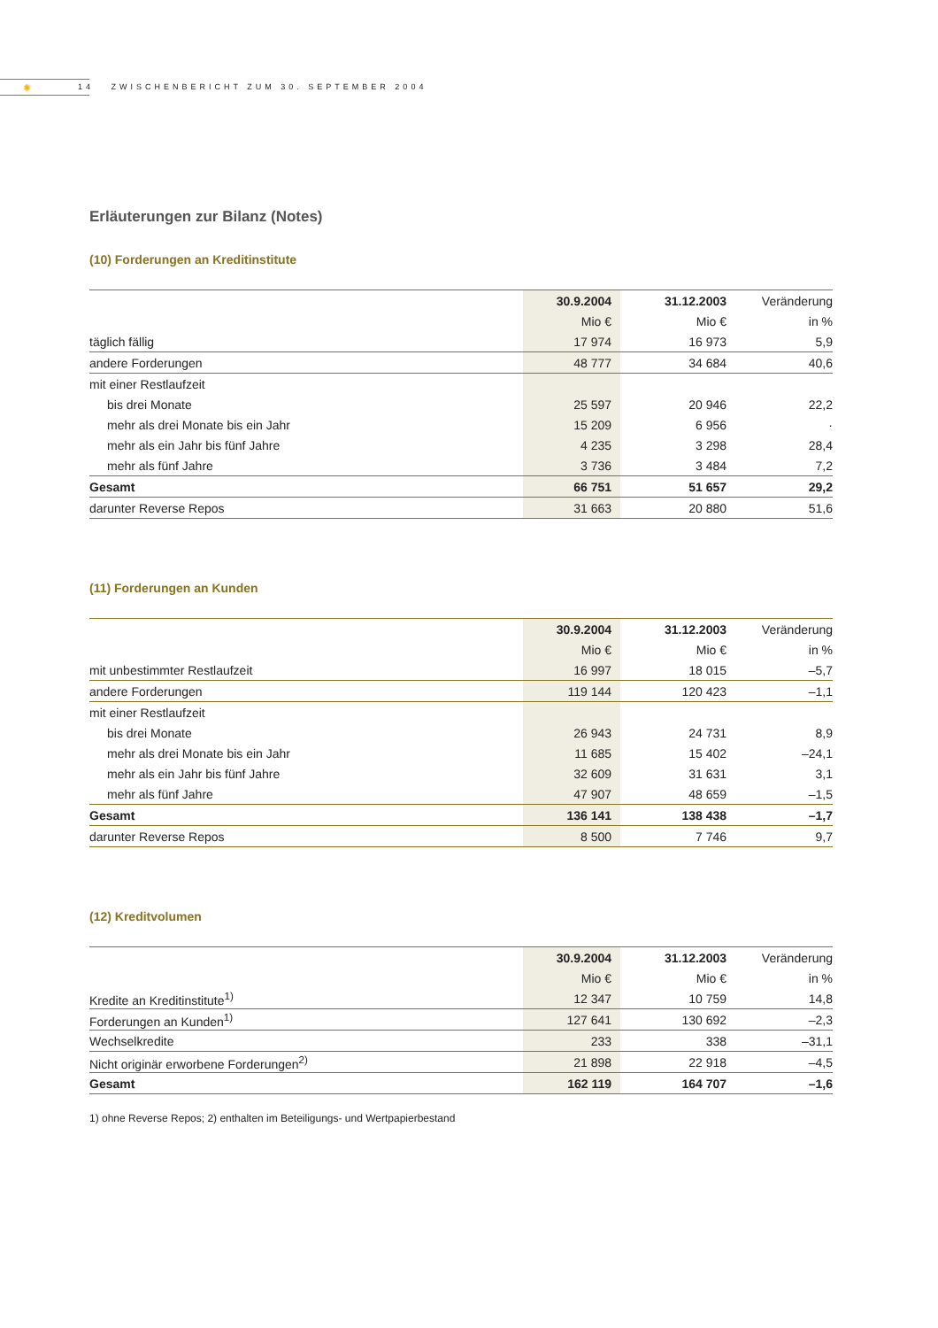✺
14 ZWISCHENBERICHT ZUM 30. SEPTEMBER 2004
Erläuterungen zur Bilanz (Notes)
(10) Forderungen an Kreditinstitute
| | 30.9.2004 | 31.12.2003 | Veränderung |
| --- | --- | --- | --- |
| | Mio € | Mio € | in % |
| täglich fällig | 17 974 | 16 973 | 5,9 |
| andere Forderungen | 48 777 | 34 684 | 40,6 |
| mit einer Restlaufzeit | | | |
| bis drei Monate | 25 597 | 20 946 | 22,2 |
| mehr als drei Monate bis ein Jahr | 15 209 | 6 956 | · |
| mehr als ein Jahr bis fünf Jahre | 4 235 | 3 298 | 28,4 |
| mehr als fünf Jahre | 3 736 | 3 484 | 7,2 |
| Gesamt | 66 751 | 51 657 | 29,2 |
| darunter Reverse Repos | 31 663 | 20 880 | 51,6 |
(11) Forderungen an Kunden
| | 30.9.2004 | 31.12.2003 | Veränderung |
| --- | --- | --- | --- |
| | Mio € | Mio € | in % |
| mit unbestimmter Restlaufzeit | 16 997 | 18 015 | –5,7 |
| andere Forderungen | 119 144 | 120 423 | –1,1 |
| mit einer Restlaufzeit | | | |
| bis drei Monate | 26 943 | 24 731 | 8,9 |
| mehr als drei Monate bis ein Jahr | 11 685 | 15 402 | –24,1 |
| mehr als ein Jahr bis fünf Jahre | 32 609 | 31 631 | 3,1 |
| mehr als fünf Jahre | 47 907 | 48 659 | –1,5 |
| Gesamt | 136 141 | 138 438 | –1,7 |
| darunter Reverse Repos | 8 500 | 7 746 | 9,7 |
(12) Kreditvolumen
| | 30.9.2004 | 31.12.2003 | Veränderung |
| --- | --- | --- | --- |
| | Mio € | Mio € | in % |
| Kredite an Kreditinstitute<sup>1)</sup> | 12 347 | 10 759 | 14,8 |
| Forderungen an Kunden<sup>1)</sup> | 127 641 | 130 692 | –2,3 |
| Wechselkredite | 233 | 338 | –31,1 |
| Nicht originär erworbene Forderungen<sup>2)</sup> | 21 898 | 22 918 | –4,5 |
| Gesamt | 162 119 | 164 707 | –1,6 |
1) ohne Reverse Repos; 2) enthalten im Beteiligungs- und Wertpapierbestand